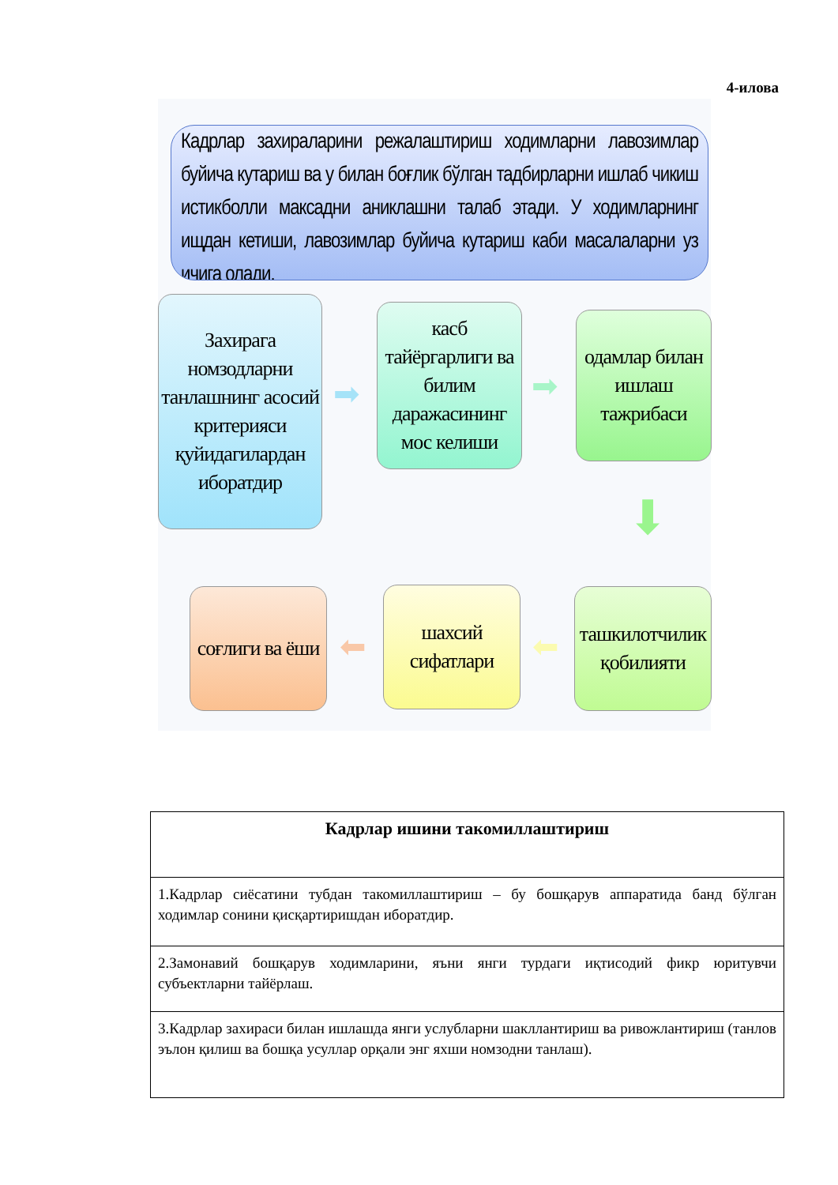4-илова
Кадрлар захираларини режалаштириш ходимларни лавозимлар буйича кутариш ва у билан боғлик бўлган тадбирларни ишлаб чикиш истикболли максадни аниклашни талаб этади. У ходимларнинг ищдан кетиши, лавозимлар буйича кутариш каби масалаларни уз ичига олади.
Захирага номзодларни танлашнинг асосий критерияси қуйидагилардан иборатдир
➡
касб тайёргарлиги ва билим даражасининг мос келиши
➡
одамлар билан ишлаш тажрибаси
⬇
ташкилотчилик қобилияти
⬅
шахсий сифатлари
⬅
соғлиги ва ёши
| Кадрлар ишини такомиллаштириш |
| --- |
| 1.Кадрлар сиёсатини тубдан такомиллаштириш – бу бошқарув аппаратида банд бўлган ходимлар сонини қисқартиришдан иборатдир. |
| 2.Замонавий бошқарув ходимларини, яъни янги турдаги иқтисодий фикр юритувчи субъектларни тайёрлаш. |
| 3.Кадрлар захираси билан ишлашда янги услубларни шакллантириш ва ривожлантириш (танлов эълон қилиш ва бошқа усуллар орқали энг яхши номзодни танлаш). |